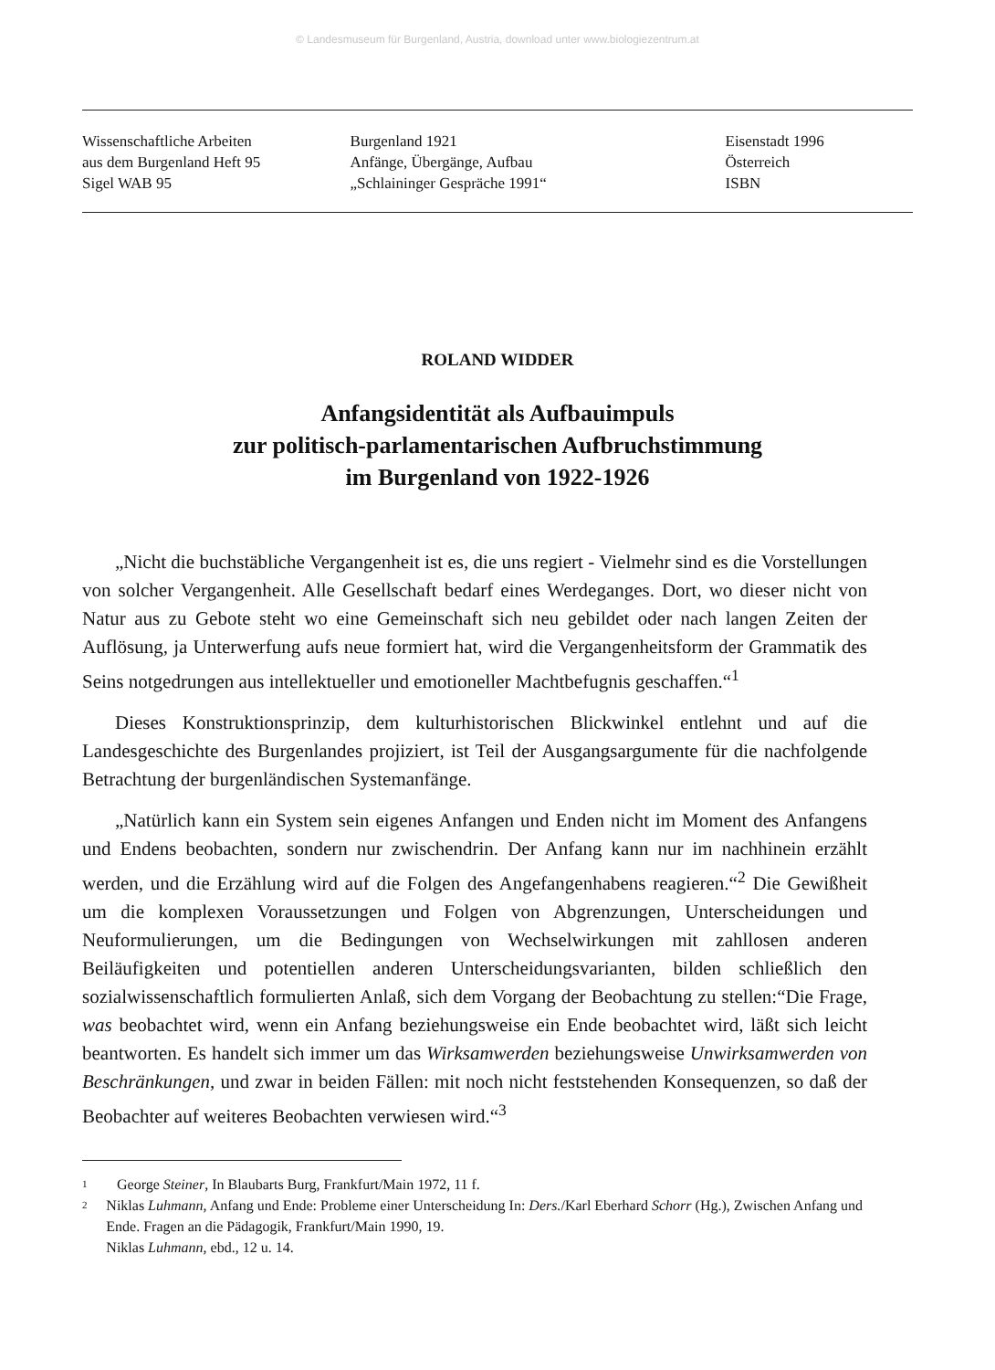© Landesmuseum für Burgenland, Austria, download unter www.biologiezentrum.at
Wissenschaftliche Arbeiten
aus dem Burgenland Heft 95
Sigel WAB 95
Burgenland 1921
Anfänge, Übergänge, Aufbau
„Schlaininger Gespräche 1991“
Eisenstadt 1996
Österreich
ISBN
ROLAND WIDDER
Anfangsidentität als Aufbauimpuls
zur politisch-parlamentarischen Aufbruchstimmung
im Burgenland von 1922-1926
„Nicht die buchstäbliche Vergangenheit ist es, die uns regiert - Vielmehr sind es die Vorstellungen von solcher Vergangenheit. Alle Gesellschaft bedarf eines Werdeganges. Dort, wo dieser nicht von Natur aus zu Gebote steht wo eine Gemeinschaft sich neu gebildet oder nach langen Zeiten der Auflösung, ja Unterwerfung aufs neue formiert hat, wird die Vergangenheitsform der Grammatik des Seins notgedrungen aus intellektueller und emotioneller Machtbefugnis geschaffen.“<sup>1</sup>
Dieses Konstruktionsprinzip, dem kulturhistorischen Blickwinkel entlehnt und auf die Landesgeschichte des Burgenlandes projiziert, ist Teil der Ausgangsargumente für die nachfolgende Betrachtung der burgenländischen Systemanfänge.
„Natürlich kann ein System sein eigenes Anfangen und Enden nicht im Moment des Anfangens und Endens beobachten, sondern nur zwischendrin. Der Anfang kann nur im nachhinein erzählt werden, und die Erzählung wird auf die Folgen des Angefangenhabens reagieren.“<sup>2</sup> Die Gewißheit um die komplexen Voraussetzungen und Folgen von Abgrenzungen, Unterscheidungen und Neuformulierungen, um die Bedingungen von Wechselwirkungen mit zahllosen anderen Beiläufigkeiten und potentiellen anderen Unterscheidungsvarianten, bilden schließlich den sozialwissenschaftlich formulierten Anlaß, sich dem Vorgang der Beobachtung zu stellen:“Die Frage, was beobachtet wird, wenn ein Anfang beziehungsweise ein Ende beobachtet wird, läßt sich leicht beantworten. Es handelt sich immer um das Wirksamwerden beziehungsweise Unwirksamwerden von Beschränkungen, und zwar in beiden Fällen: mit noch nicht feststehenden Konsequenzen, so daß der Beobachter auf weiteres Beobachten verwiesen wird.“<sup>3</sup>
1 George Steiner, In Blaubarts Burg, Frankfurt/Main 1972, 11 f.
2 Niklas Luhmann, Anfang und Ende: Probleme einer Unterscheidung In: Ders./Karl Eberhard Schorr (Hg.), Zwischen Anfang und Ende. Fragen an die Pädagogik, Frankfurt/Main 1990, 19.
Niklas Luhmann, ebd., 12 u. 14.